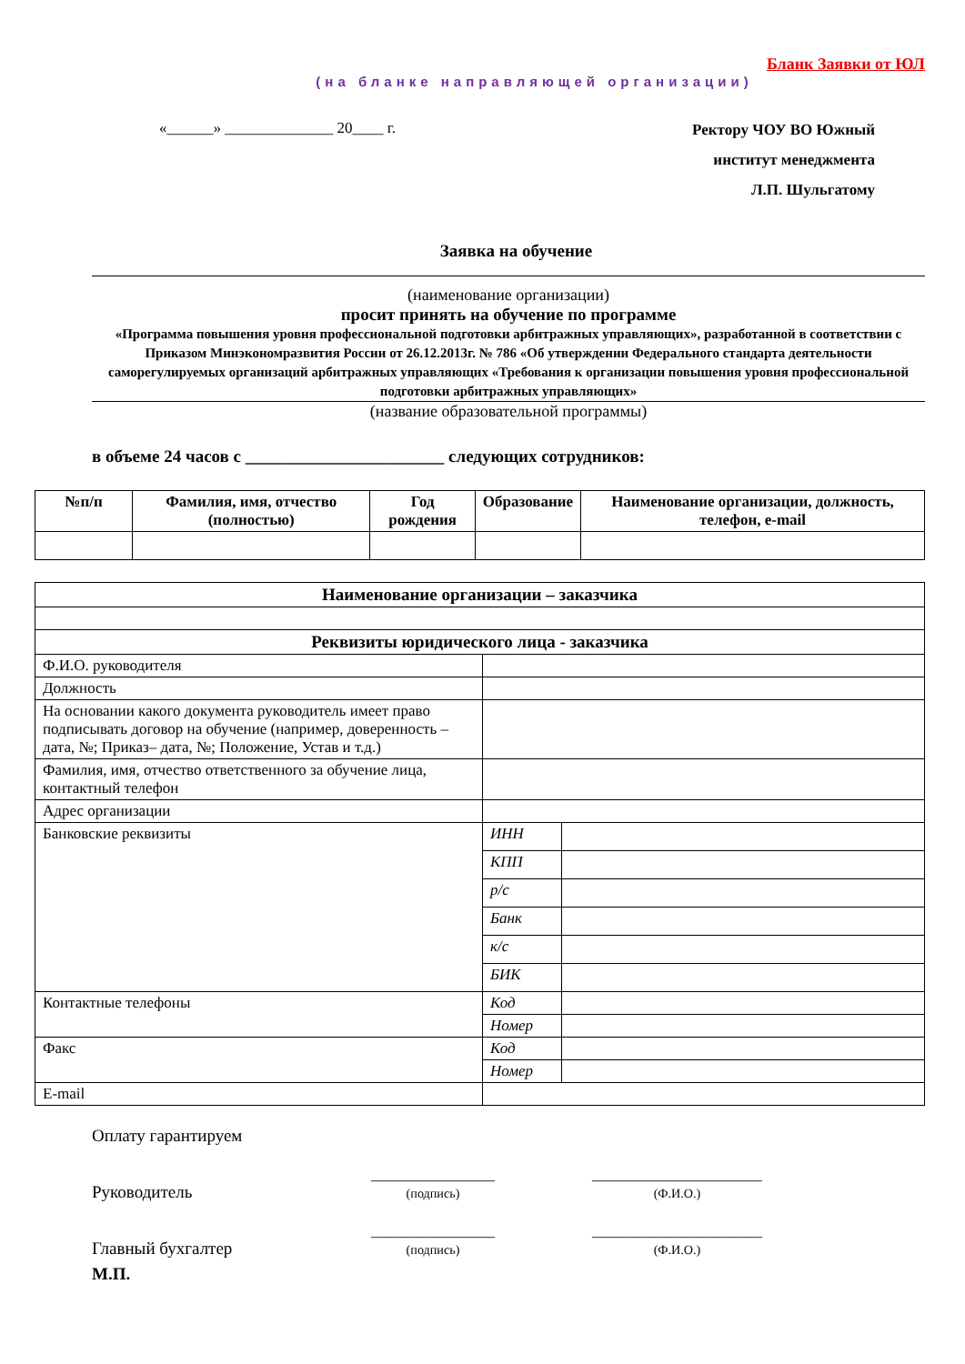Бланк Заявки от ЮЛ
(на бланке направляющей организации)
«______» ______________ 20____ г.
Ректору ЧОУ ВО Южный
институт менеджмента
Л.П. Шульгатому
Заявка на обучение
(наименование организации)
просит принять на обучение по программе
«Программа повышения уровня профессиональной подготовки арбитражных управляющих», разработанной в соответствии с Приказом Минэкономразвития России от 26.12.2013г. № 786 «Об утверждении Федерального стандарта деятельности саморегулируемых организаций арбитражных управляющих «Требования к организации повышения уровня профессиональной подготовки арбитражных управляющих»
(название образовательной программы)
в объеме 24 часов с _______________________ следующих сотрудников:
| №п/п | Фамилия, имя, отчество (полностью) | Год рождения | Образование | Наименование организации, должность, телефон, e-mail |
| --- | --- | --- | --- | --- |
| Наименование организации – заказчика | | |
| --- | --- | --- |
| Реквизиты юридического лица - заказчика | | |
| Ф.И.О. руководителя | | |
| Должность | | |
| На основании какого документа руководитель имеет право подписывать договор на обучение (например, доверенность – дата, №; Приказ– дата, №; Положение, Устав и т.д.) | | |
| Фамилия, имя, отчество ответственного за обучение лица, контактный телефон | | |
| Адрес организации | | |
| Банковские реквизиты | ИНН | |
| | КПП | |
| | р/с | |
| | Банк | |
| | к/с | |
| | БИК | |
| Контактные телефоны | Код | |
| | Номер | |
| Факс | Код | |
| | Номер | |
| E-mail | | |
Оплату гарантируем
Руководитель ________________
(подпись) ______________________
(Ф.И.О.)
Главный бухгалтер ________________
(подпись) ______________________
(Ф.И.О.)
М.П.